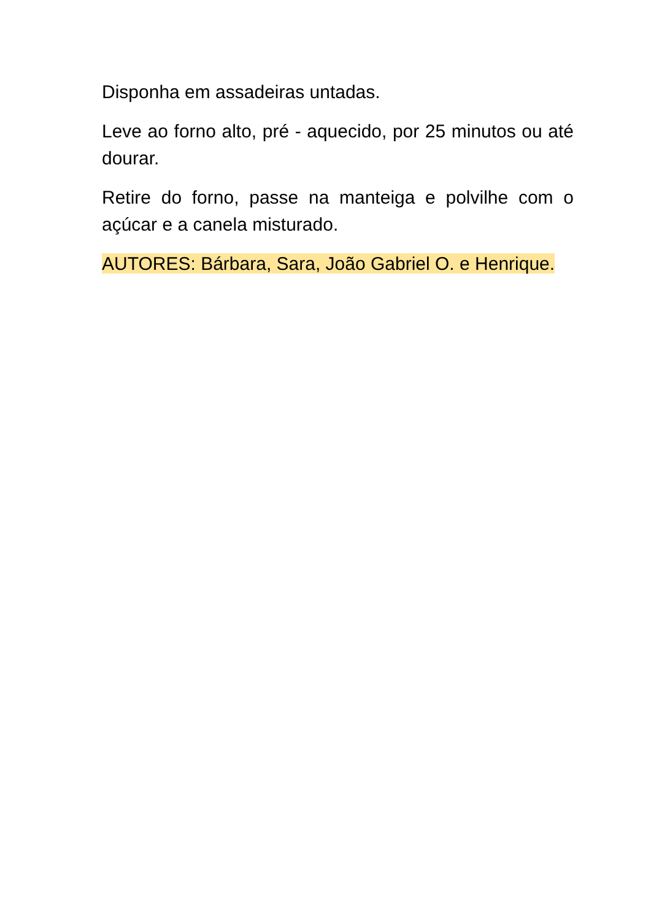Disponha em assadeiras untadas.
Leve ao forno alto, pré - aquecido, por 25 minutos ou até dourar.
Retire do forno, passe na manteiga e polvilhe com o açúcar e a canela misturado.
AUTORES: Bárbara, Sara, João Gabriel O. e Henrique.